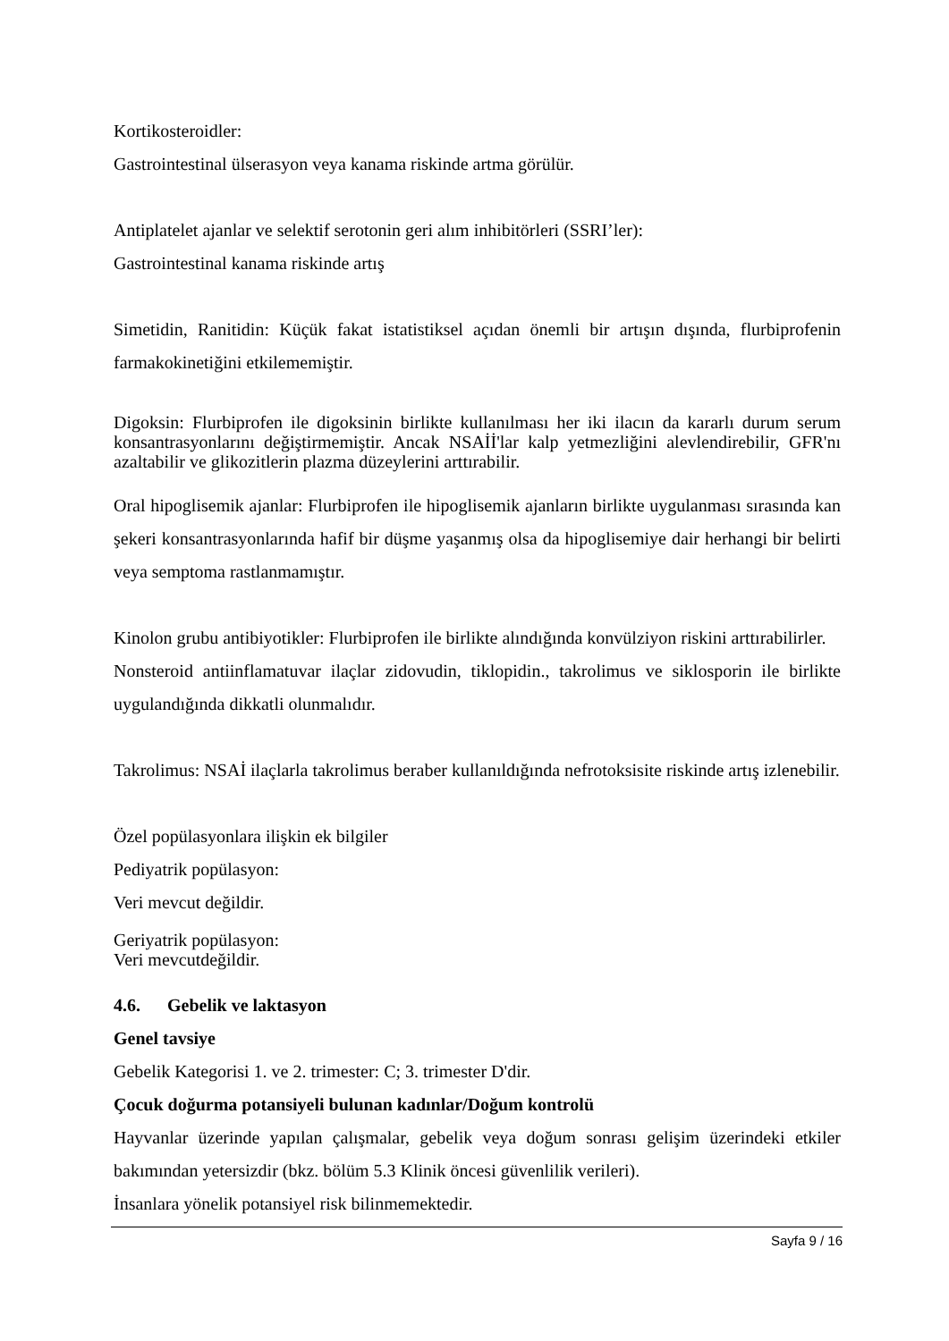Kortikosteroidler:
Gastrointestinal ülserasyon veya kanama riskinde artma görülür.
Antiplatelet ajanlar ve selektif serotonin geri alım inhibitörleri (SSRI’ler):
Gastrointestinal kanama riskinde artış
Simetidin, Ranitidin: Küçük fakat istatistiksel açıdan önemli bir artışın dışında, flurbiprofenin farmakokinetiğini etkilememiştir.
Digoksin: Flurbiprofen ile digoksinin birlikte kullanılması her iki ilacın da kararlı durum serum konsantrasyonlarını değiştirmemiştir. Ancak NSAİİ'lar kalp yetmezliğini alevlendirebilir, GFR'nı azaltabilir ve glikozitlerin plazma düzeylerini arttırabilir.
Oral hipoglisemik ajanlar: Flurbiprofen ile hipoglisemik ajanların birlikte uygulanması sırasında kan şekeri konsantrasyonlarında hafif bir düşme yaşanmış olsa da hipoglisemiye dair herhangi bir belirti veya semptoma rastlanmamıştır.
Kinolon grubu antibiyotikler: Flurbiprofen ile birlikte alındığında konvülziyon riskini arttırabilirler.
Nonsteroid antiinflamatuvar ilaçlar zidovudin, tiklopidin., takrolimus ve siklosporin ile birlikte uygulandığında dikkatli olunmalıdır.
Takrolimus: NSAİ ilaçlarla takrolimus beraber kullanıldığında nefrotoksisite riskinde artış izlenebilir.
Özel popülasyonlara ilişkin ek bilgiler
Pediyatrik popülasyon:
Veri mevcut değildir.
Geriyatrik popülasyon:
Veri mevcutdeğildir.
4.6. Gebelik ve laktasyon
Genel tavsiye
Gebelik Kategorisi 1. ve 2. trimester: C; 3. trimester D'dir.
Çocuk doğurma potansiyeli bulunan kadınlar/Doğum kontrolü
Hayvanlar üzerinde yapılan çalışmalar, gebelik veya doğum sonrası gelişim üzerindeki etkiler bakımından yetersizdir (bkz. bölüm 5.3 Klinik öncesi güvenlilik verileri).
İnsanlara yönelik potansiyel risk bilinmemektedir.
Sayfa 9 / 16